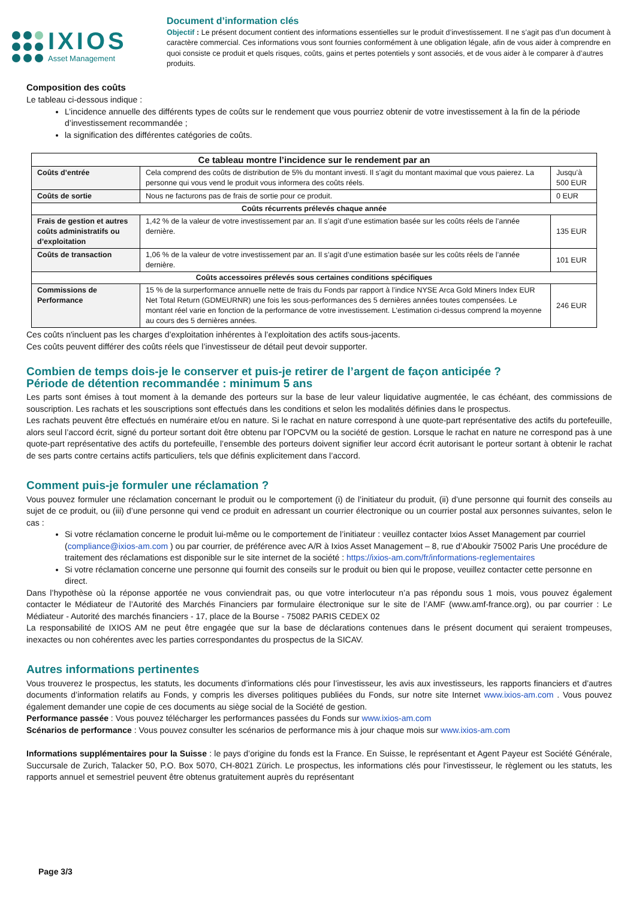IXIOS
Asset Management
Document d’information clés
Objectif : Le présent document contient des informations essentielles sur le produit d’investissement. Il ne s’agit pas d’un document à caractère commercial. Ces informations vous sont fournies conformément à une obligation légale, afin de vous aider à comprendre en quoi consiste ce produit et quels risques, coûts, gains et pertes potentiels y sont associés, et de vous aider à le comparer à d’autres produits.
Composition des coûts
Le tableau ci-dessous indique :
L’incidence annuelle des différents types de coûts sur le rendement que vous pourriez obtenir de votre investissement à la fin de la période d’investissement recommandée ;
la signification des différentes catégories de coûts.
| Ce tableau montre l’incidence sur le rendement par an | | |
| --- | --- | --- |
| Coûts d’entrée | Cela comprend des coûts de distribution de 5% du montant investi. Il s'agit du montant maximal que vous paierez. La personne qui vous vend le produit vous informera des coûts réels. | Jusqu’à 500 EUR |
| Coûts de sortie | Nous ne facturons pas de frais de sortie pour ce produit. | 0 EUR |
| Coûts récurrents prélevés chaque année | | |
| Frais de gestion et autres coûts administratifs ou d’exploitation | 1,42 % de la valeur de votre investissement par an. Il s’agit d’une estimation basée sur les coûts réels de l’année dernière. | 135 EUR |
| Coûts de transaction | 1,06 % de la valeur de votre investissement par an. Il s’agit d’une estimation basée sur les coûts réels de l’année dernière. | 101 EUR |
| Coûts accessoires prélevés sous certaines conditions spécifiques | | |
| Commissions de Performance | 15 % de la surperformance annuelle nette de frais du Fonds par rapport à l’indice NYSE Arca Gold Miners Index EUR Net Total Return (GDMEURNR) une fois les sous-performances des 5 dernières années toutes compensées. Le montant réel varie en fonction de la performance de votre investissement. L'estimation ci-dessus comprend la moyenne au cours des 5 dernières années. | 246 EUR |
Ces coûts n'incluent pas les charges d’exploitation inhérentes à l’exploitation des actifs sous-jacents.
Ces coûts peuvent différer des coûts réels que l’investisseur de détail peut devoir supporter.
Combien de temps dois-je le conserver et puis-je retirer de l’argent de façon anticipée ?
Période de détention recommandée : minimum 5 ans
Les parts sont émises à tout moment à la demande des porteurs sur la base de leur valeur liquidative augmentée, le cas échéant, des commissions de souscription. Les rachats et les souscriptions sont effectués dans les conditions et selon les modalités définies dans le prospectus.
Les rachats peuvent être effectués en numéraire et/ou en nature. Si le rachat en nature correspond à une quote-part représentative des actifs du portefeuille, alors seul l’accord écrit, signé du porteur sortant doit être obtenu par l’OPCVM ou la société de gestion. Lorsque le rachat en nature ne correspond pas à une quote-part représentative des actifs du portefeuille, l’ensemble des porteurs doivent signifier leur accord écrit autorisant le porteur sortant à obtenir le rachat de ses parts contre certains actifs particuliers, tels que définis explicitement dans l’accord.
Comment puis-je formuler une réclamation ?
Vous pouvez formuler une réclamation concernant le produit ou le comportement (i) de l’initiateur du produit, (ii) d’une personne qui fournit des conseils au sujet de ce produit, ou (iii) d’une personne qui vend ce produit en adressant un courrier électronique ou un courrier postal aux personnes suivantes, selon le cas :
Si votre réclamation concerne le produit lui-même ou le comportement de l’initiateur : veuillez contacter Ixios Asset Management par courriel (compliance@ixios-am.com ) ou par courrier, de préférence avec A/R à Ixios Asset Management – 8, rue d’Aboukir 75002 Paris Une procédure de traitement des réclamations est disponible sur le site internet de la société : https://ixios-am.com/fr/informations-reglementaires
Si votre réclamation concerne une personne qui fournit des conseils sur le produit ou bien qui le propose, veuillez contacter cette personne en direct.
Dans l’hypothèse où la réponse apportée ne vous conviendrait pas, ou que votre interlocuteur n’a pas répondu sous 1 mois, vous pouvez également contacter le Médiateur de l’Autorité des Marchés Financiers par formulaire électronique sur le site de l’AMF (www.amf-france.org), ou par courrier : Le Médiateur - Autorité des marchés financiers - 17, place de la Bourse - 75082 PARIS CEDEX 02
La responsabilité de IXIOS AM ne peut être engagée que sur la base de déclarations contenues dans le présent document qui seraient trompeuses, inexactes ou non cohérentes avec les parties correspondantes du prospectus de la SICAV.
Autres informations pertinentes
Vous trouverez le prospectus, les statuts, les documents d’informations clés pour l’investisseur, les avis aux investisseurs, les rapports financiers et d’autres documents d’information relatifs au Fonds, y compris les diverses politiques publiées du Fonds, sur notre site Internet www.ixios-am.com . Vous pouvez également demander une copie de ces documents au siège social de la Société de gestion.
Performance passée : Vous pouvez télécharger les performances passées du Fonds sur www.ixios-am.com
Scénarios de performance : Vous pouvez consulter les scénarios de performance mis à jour chaque mois sur www.ixios-am.com
Informations supplémentaires pour la Suisse : le pays d’origine du fonds est la France. En Suisse, le représentant et Agent Payeur est Société Générale, Succursale de Zurich, Talacker 50, P.O. Box 5070, CH-8021 Zürich. Le prospectus, les informations clés pour l'investisseur, le règlement ou les statuts, les rapports annuel et semestriel peuvent être obtenus gratuitement auprès du représentant
Page 3/3